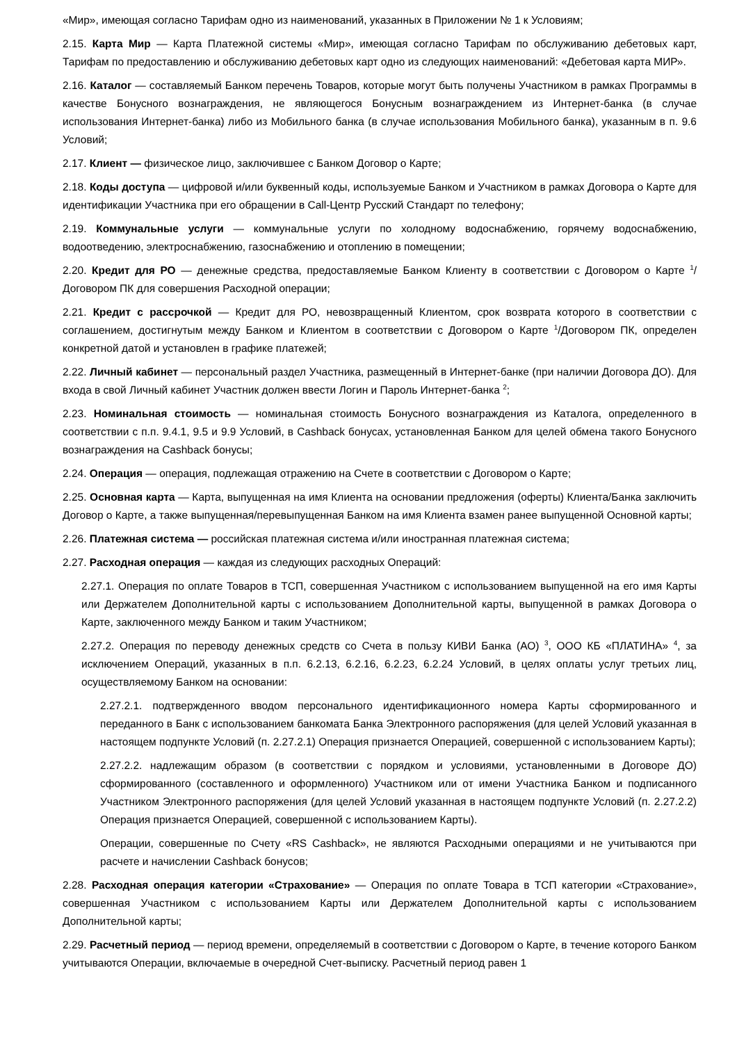«Мир», имеющая согласно Тарифам одно из наименований, указанных в Приложении № 1 к Условиям;
2.15. Карта Мир — Карта Платежной системы «Мир», имеющая согласно Тарифам по обслуживанию дебетовых карт, Тарифам по предоставлению и обслуживанию дебетовых карт одно из следующих наименований: «Дебетовая карта МИР».
2.16. Каталог — составляемый Банком перечень Товаров, которые могут быть получены Участником в рамках Программы в качестве Бонусного вознаграждения, не являющегося Бонусным вознаграждением из Интернет-банка (в случае использования Интернет-банка) либо из Мобильного банка (в случае использования Мобильного банка), указанным в п. 9.6 Условий;
2.17. Клиент — физическое лицо, заключившее с Банком Договор о Карте;
2.18. Коды доступа — цифровой и/или буквенный коды, используемые Банком и Участником в рамках Договора о Карте для идентификации Участника при его обращении в Call-Центр Русский Стандарт по телефону;
2.19. Коммунальные услуги — коммунальные услуги по холодному водоснабжению, горячему водоснабжению, водоотведению, электроснабжению, газоснабжению и отоплению в помещении;
2.20. Кредит для РО — денежные средства, предоставляемые Банком Клиенту в соответствии с Договором о Карте <sup>1</sup>/Договором ПК для совершения Расходной операции;
2.21. Кредит с рассрочкой — Кредит для РО, невозвращенный Клиентом, срок возврата которого в соответствии с соглашением, достигнутым между Банком и Клиентом в соответствии с Договором о Карте <sup>1</sup>/Договором ПК, определен конкретной датой и установлен в графике платежей;
2.22. Личный кабинет — персональный раздел Участника, размещенный в Интернет-банке (при наличии Договора ДО). Для входа в свой Личный кабинет Участник должен ввести Логин и Пароль Интернет-банка <sup>2</sup>;
2.23. Номинальная стоимость — номинальная стоимость Бонусного вознаграждения из Каталога, определенного в соответствии с п.п. 9.4.1, 9.5 и 9.9 Условий, в Cashback бонусах, установленная Банком для целей обмена такого Бонусного вознаграждения на Cashback бонусы;
2.24. Операция — операция, подлежащая отражению на Счете в соответствии с Договором о Карте;
2.25. Основная карта — Карта, выпущенная на имя Клиента на основании предложения (оферты) Клиента/Банка заключить Договор о Карте, а также выпущенная/перевыпущенная Банком на имя Клиента взамен ранее выпущенной Основной карты;
2.26. Платежная система — российская платежная система и/или иностранная платежная система;
2.27. Расходная операция — каждая из следующих расходных Операций:
2.27.1. Операция по оплате Товаров в ТСП, совершенная Участником с использованием выпущенной на его имя Карты или Держателем Дополнительной карты с использованием Дополнительной карты, выпущенной в рамках Договора о Карте, заключенного между Банком и таким Участником;
2.27.2. Операция по переводу денежных средств со Счета в пользу КИВИ Банка (АО) <sup>3</sup>, ООО КБ «ПЛАТИНА» <sup>4</sup>, за исключением Операций, указанных в п.п. 6.2.13, 6.2.16, 6.2.23, 6.2.24 Условий, в целях оплаты услуг третьих лиц, осуществляемому Банком на основании:
2.27.2.1. подтвержденного вводом персонального идентификационного номера Карты сформированного и переданного в Банк с использованием банкомата Банка Электронного распоряжения (для целей Условий указанная в настоящем подпункте Условий (п. 2.27.2.1) Операция признается Операцией, совершенной с использованием Карты);
2.27.2.2. надлежащим образом (в соответствии с порядком и условиями, установленными в Договоре ДО) сформированного (составленного и оформленного) Участником или от имени Участника Банком и подписанного Участником Электронного распоряжения (для целей Условий указанная в настоящем подпункте Условий (п. 2.27.2.2) Операция признается Операцией, совершенной с использованием Карты).
Операции, совершенные по Счету «RS Cashback», не являются Расходными операциями и не учитываются при расчете и начислении Cashback бонусов;
2.28. Расходная операция категории «Страхование» — Операция по оплате Товара в ТСП категории «Страхование», совершенная Участником с использованием Карты или Держателем Дополнительной карты с использованием Дополнительной карты;
2.29. Расчетный период — период времени, определяемый в соответствии с Договором о Карте, в течение которого Банком учитываются Операции, включаемые в очередной Счет-выписку. Расчетный период равен 1